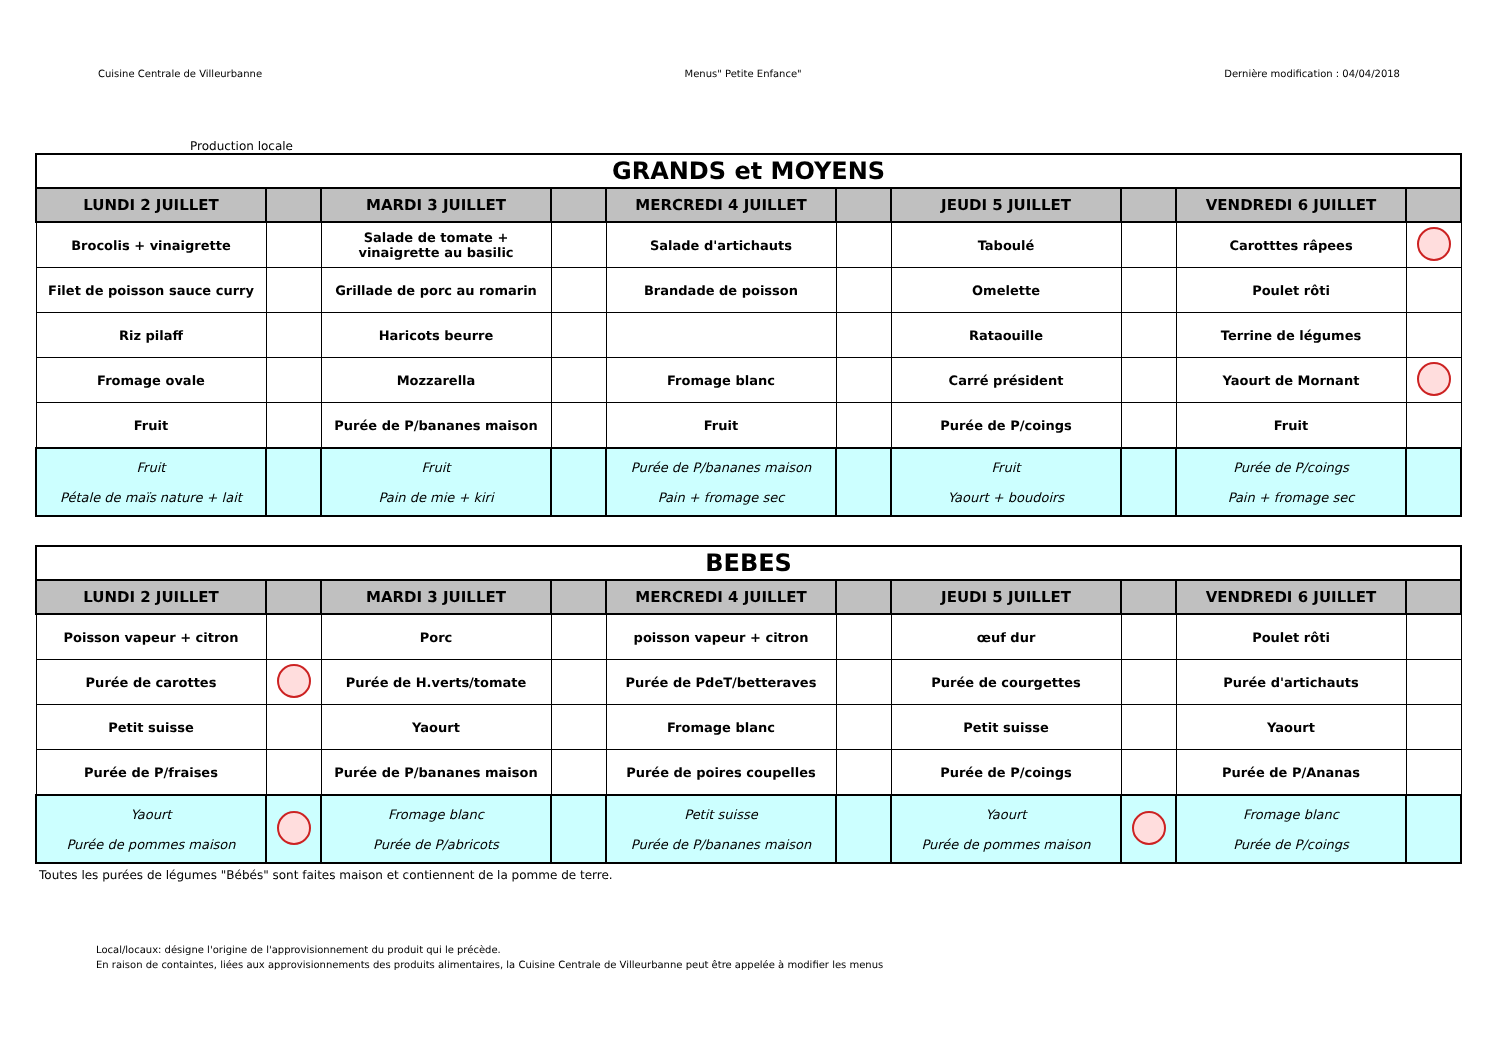Cuisine Centrale de Villeurbanne Menus" Petite Enfance" Dernière modification : 04/04/2018
Production locale
| GRANDS et MOYENS | | | | | | | | | |
| LUNDI 2 JUILLET | | MARDI 3 JUILLET | | MERCREDI 4 JUILLET | | JEUDI 5 JUILLET | | VENDREDI 6 JUILLET | |
| Brocolis + vinaigrette | | Salade de tomate + vinaigrette au basilic | | Salade d'artichauts | | Taboulé | | Carotttes râpees | |
| Filet de poisson sauce curry | | Grillade de porc au romarin | | Brandade de poisson | | Omelette | | Poulet rôti | |
| Riz pilaff | | Haricots beurre | | | | Rataouille | | Terrine de légumes | |
| Fromage ovale | | Mozzarella | | Fromage blanc | | Carré président | | Yaourt de Mornant | |
| Fruit | | Purée de P/bananes maison | | Fruit | | Purée de P/coings | | Fruit | |
| Fruit Pétale de maïs nature + lait | | Fruit Pain de mie + kiri | | Purée de P/bananes maison Pain + fromage sec | | Fruit Yaourt + boudoirs | | Purée de P/coings Pain + fromage sec | |
| BEBES | | | | | | | | | |
| LUNDI 2 JUILLET | | MARDI 3 JUILLET | | MERCREDI 4 JUILLET | | JEUDI 5 JUILLET | | VENDREDI 6 JUILLET | |
| Poisson vapeur + citron | | Porc | | poisson vapeur + citron | | œuf dur | | Poulet rôti | |
| Purée de carottes | | Purée de H.verts/tomate | | Purée de PdeT/betteraves | | Purée de courgettes | | Purée d'artichauts | |
| Petit suisse | | Yaourt | | Fromage blanc | | Petit suisse | | Yaourt | |
| Purée de P/fraises | | Purée de P/bananes maison | | Purée de poires coupelles | | Purée de P/coings | | Purée de P/Ananas | |
| Yaourt Purée de pommes maison | | Fromage blanc Purée de P/abricots | | Petit suisse Purée de P/bananes maison | | Yaourt Purée de pommes maison | | Fromage blanc Purée de P/coings | |
Toutes les purées de légumes "Bébés" sont faites maison et contiennent de la pomme de terre.
Local/locaux: désigne l'origine de l'approvisionnement du produit qui le précède.
En raison de containtes, liées aux approvisionnements des produits alimentaires, la Cuisine Centrale de Villeurbanne peut être appelée à modifier les menus